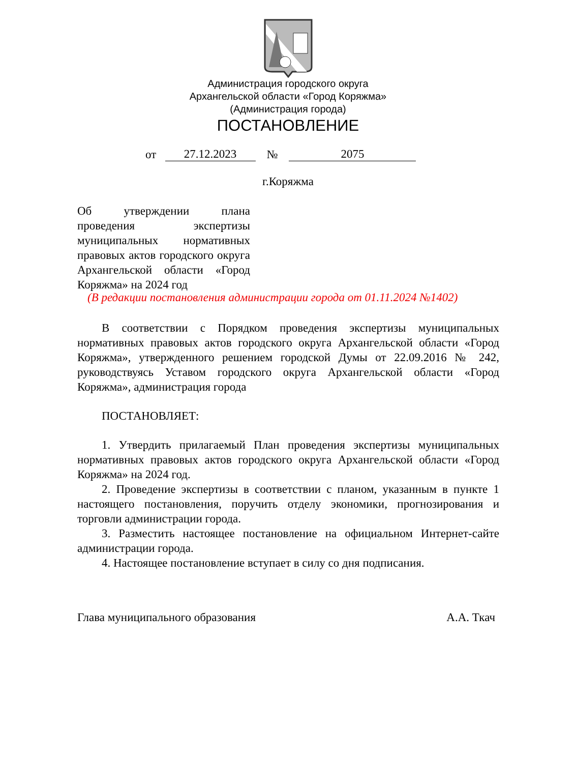Администрация городского округа
Архангельской области «Город Коряжма»
(Администрация города)
ПОСТАНОВЛЕНИЕ
от 27.12.2023 № 2075
г.Коряжма
Об утверждении плана проведения экспертизы муниципальных нормативных правовых актов городского округа Архангельской области «Город Коряжма» на 2024 год
(В редакции постановления администрации города от 01.11.2024 №1402)
В соответствии с Порядком проведения экспертизы муниципальных нормативных правовых актов городского округа Архангельской области «Город Коряжма», утвержденного решением городской Думы от 22.09.2016 № 242, руководствуясь Уставом городского округа Архангельской области «Город Коряжма», администрация города
ПОСТАНОВЛЯЕТ:
1. Утвердить прилагаемый План проведения экспертизы муниципальных нормативных правовых актов городского округа Архангельской области «Город Коряжма» на 2024 год.
2. Проведение экспертизы в соответствии с планом, указанным в пункте 1 настоящего постановления, поручить отделу экономики, прогнозирования и торговли администрации города.
3. Разместить настоящее постановление на официальном Интернет-сайте администрации города.
4. Настоящее постановление вступает в силу со дня подписания.
Глава муниципального образования А.А. Ткач